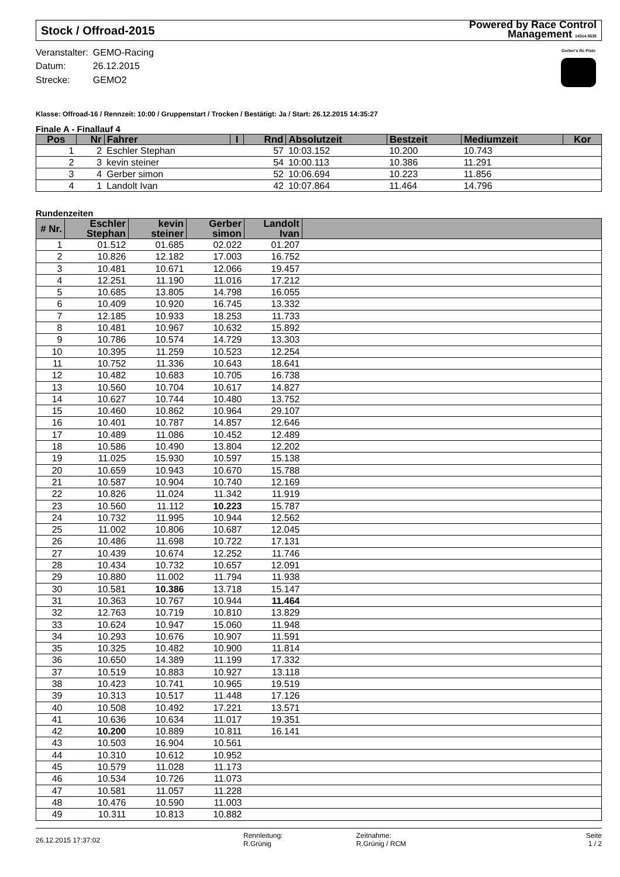Stock / Offroad-2015 Powered by Race Control
Management 14314.5635
| Veranstalter: | GEMO-Racing |
| Datum: | 26.12.2015 |
| Strecke: | GEMO2 |
Gerber's Rc Piste
Klasse: Offroad-16 / Rennzeit: 10:00 / Gruppenstart / Trocken / Bestätigt: Ja / Start: 26.12.2015 14:35:27
Finale A - Finallauf 4
| Pos | Nr | Fahrer | I | Rnd | Absolutzeit | Bestzeit | Mediumzeit | Kor |
| --- | --- | --- | --- | --- | --- | --- | --- | --- |
| 1 | 2 | Eschler Stephan | | 57 | 10:03.152 | 10.200 | 10.743 | |
| 2 | 3 | kevin steiner | | 54 | 10:00.113 | 10.386 | 11.291 | |
| 3 | 4 | Gerber simon | | 52 | 10:06.694 | 10.223 | 11.856 | |
| 4 | 1 | Landolt Ivan | | 42 | 10:07.864 | 11.464 | 14.796 | |
Rundenzeiten
| # Nr. | Eschler Stephan | kevin steiner | Gerber simon | Landolt Ivan | |
| --- | --- | --- | --- | --- | --- |
| 1 | 01.512 | 01.685 | 02.022 | 01.207 | |
| 2 | 10.826 | 12.182 | 17.003 | 16.752 | |
| 3 | 10.481 | 10.671 | 12.066 | 19.457 | |
| 4 | 12.251 | 11.190 | 11.016 | 17.212 | |
| 5 | 10.685 | 13.805 | 14.798 | 16.055 | |
| 6 | 10.409 | 10.920 | 16.745 | 13.332 | |
| 7 | 12.185 | 10.933 | 18.253 | 11.733 | |
| 8 | 10.481 | 10.967 | 10.632 | 15.892 | |
| 9 | 10.786 | 10.574 | 14.729 | 13.303 | |
| 10 | 10.395 | 11.259 | 10.523 | 12.254 | |
| 11 | 10.752 | 11.336 | 10.643 | 18.641 | |
| 12 | 10.482 | 10.683 | 10.705 | 16.738 | |
| 13 | 10.560 | 10.704 | 10.617 | 14.827 | |
| 14 | 10.627 | 10.744 | 10.480 | 13.752 | |
| 15 | 10.460 | 10.862 | 10.964 | 29.107 | |
| 16 | 10.401 | 10.787 | 14.857 | 12.646 | |
| 17 | 10.489 | 11.086 | 10.452 | 12.489 | |
| 18 | 10.586 | 10.490 | 13.804 | 12.202 | |
| 19 | 11.025 | 15.930 | 10.597 | 15.138 | |
| 20 | 10.659 | 10.943 | 10.670 | 15.788 | |
| 21 | 10.587 | 10.904 | 10.740 | 12.169 | |
| 22 | 10.826 | 11.024 | 11.342 | 11.919 | |
| 23 | 10.560 | 11.112 | 10.223 | 15.787 | |
| 24 | 10.732 | 11.995 | 10.944 | 12.562 | |
| 25 | 11.002 | 10.806 | 10.687 | 12.045 | |
| 26 | 10.486 | 11.698 | 10.722 | 17.131 | |
| 27 | 10.439 | 10.674 | 12.252 | 11.746 | |
| 28 | 10.434 | 10.732 | 10.657 | 12.091 | |
| 29 | 10.880 | 11.002 | 11.794 | 11.938 | |
| 30 | 10.581 | 10.386 | 13.718 | 15.147 | |
| 31 | 10.363 | 10.767 | 10.944 | 11.464 | |
| 32 | 12.763 | 10.719 | 10.810 | 13.829 | |
| 33 | 10.624 | 10.947 | 15.060 | 11.948 | |
| 34 | 10.293 | 10.676 | 10.907 | 11.591 | |
| 35 | 10.325 | 10.482 | 10.900 | 11.814 | |
| 36 | 10.650 | 14.389 | 11.199 | 17.332 | |
| 37 | 10.519 | 10.883 | 10.927 | 13.118 | |
| 38 | 10.423 | 10.741 | 10.965 | 19.519 | |
| 39 | 10.313 | 10.517 | 11.448 | 17.126 | |
| 40 | 10.508 | 10.492 | 17.221 | 13.571 | |
| 41 | 10.636 | 10.634 | 11.017 | 19.351 | |
| 42 | 10.200 | 10.889 | 10.811 | 16.141 | |
| 43 | 10.503 | 16.904 | 10.561 | | |
| 44 | 10.310 | 10.612 | 10.952 | | |
| 45 | 10.579 | 11.028 | 11.173 | | |
| 46 | 10.534 | 10.726 | 11.073 | | |
| 47 | 10.581 | 11.057 | 11.228 | | |
| 48 | 10.476 | 10.590 | 11.003 | | |
| 49 | 10.311 | 10.813 | 10.882 | | |
26.12.2015 17:37:02
Rennleitung:
R.Grünig
Zeitnahme:
R.Grünig / RCM
Seite
1 / 2